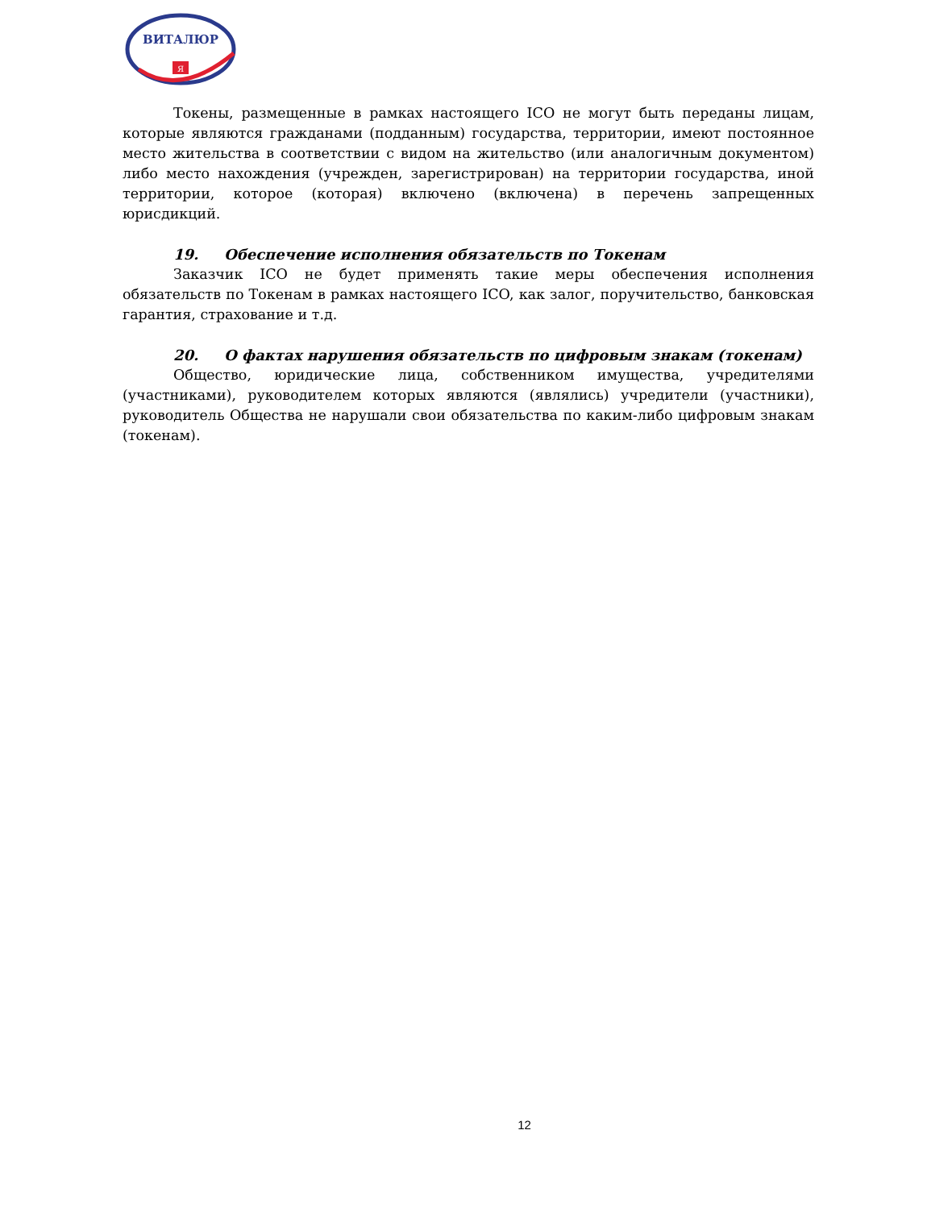ВИТАЛЮР
Я
Токены, размещенные в рамках настоящего ICO не могут быть переданы лицам, которые являются гражданами (подданным) государства, территории, имеют постоянное место жительства в соответствии с видом на жительство (или аналогичным документом) либо место нахождения (учрежден, зарегистрирован) на территории государства, иной территории, которое (которая) включено (включена) в перечень запрещенных юрисдикций.
19. Обеспечение исполнения обязательств по Токенам
Заказчик ICO не будет применять такие меры обеспечения исполнения обязательств по Токенам в рамках настоящего ICO, как залог, поручительство, банковская гарантия, страхование и т.д.
20. О фактах нарушения обязательств по цифровым знакам (токенам)
Общество, юридические лица, собственником имущества, учредителями (участниками), руководителем которых являются (являлись) учредители (участники), руководитель Общества не нарушали свои обязательства по каким-либо цифровым знакам (токенам).
12